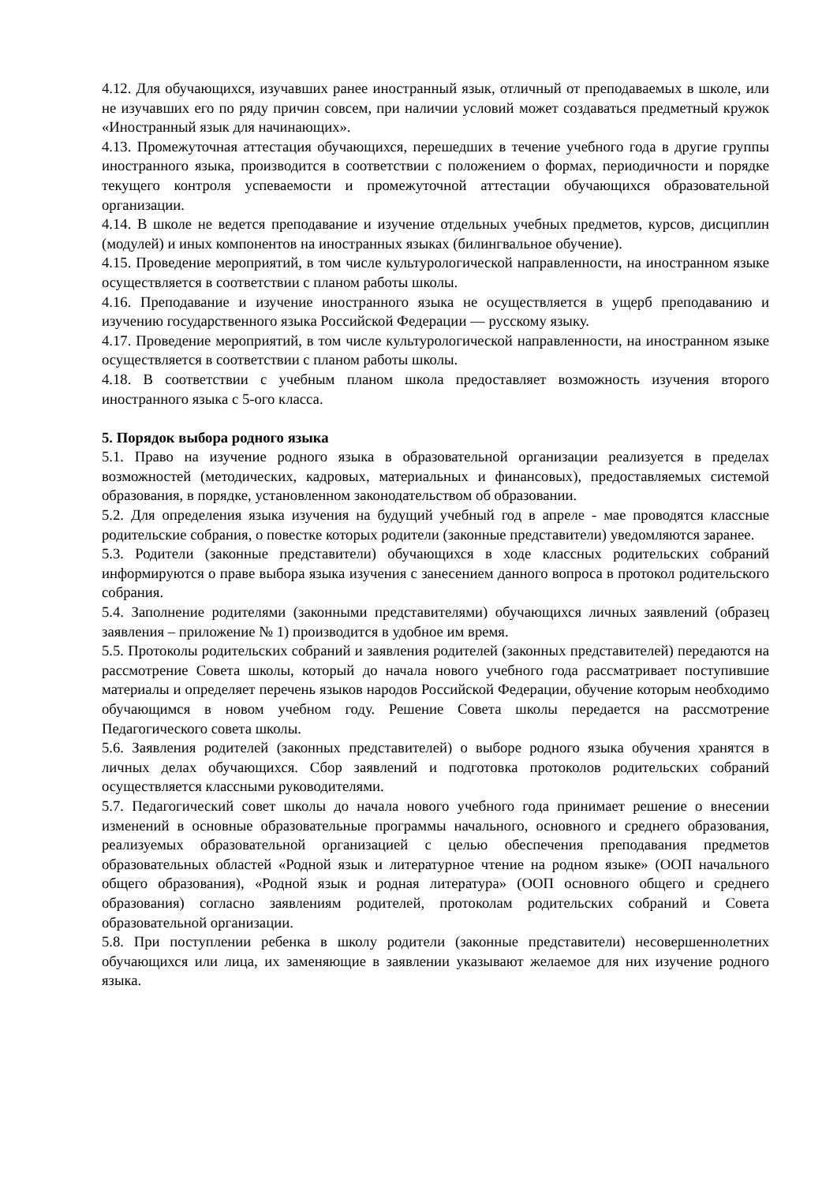4.12. Для обучающихся, изучавших ранее иностранный язык, отличный от преподаваемых в школе, или не изучавших его по ряду причин совсем, при наличии условий может создаваться предметный кружок «Иностранный язык для начинающих».
4.13. Промежуточная аттестация обучающихся, перешедших в течение учебного года в другие группы иностранного языка, производится в соответствии с положением о формах, периодичности и порядке текущего контроля успеваемости и промежуточной аттестации обучающихся образовательной организации.
4.14. В школе не ведется преподавание и изучение отдельных учебных предметов, курсов, дисциплин (модулей) и иных компонентов на иностранных языках (билингвальное обучение).
4.15. Проведение мероприятий, в том числе культурологической направленности, на иностранном языке осуществляется в соответствии с планом работы школы.
4.16. Преподавание и изучение иностранного языка не осуществляется в ущерб преподаванию и изучению государственного языка Российской Федерации — русскому языку.
4.17. Проведение мероприятий, в том числе культурологической направленности, на иностранном языке осуществляется в соответствии с планом работы школы.
4.18. В соответствии с учебным планом школа предоставляет возможность изучения второго иностранного языка с 5-ого класса.
5. Порядок выбора родного языка
5.1. Право на изучение родного языка в образовательной организации реализуется в пределах возможностей (методических, кадровых, материальных и финансовых), предоставляемых системой образования, в порядке, установленном законодательством об образовании.
5.2. Для определения языка изучения на будущий учебный год в апреле - мае проводятся классные родительские собрания, о повестке которых родители (законные представители) уведомляются заранее.
5.3. Родители (законные представители) обучающихся в ходе классных родительских собраний информируются о праве выбора языка изучения с занесением данного вопроса в протокол родительского собрания.
5.4. Заполнение родителями (законными представителями) обучающихся личных заявлений (образец заявления – приложение № 1) производится в удобное им время.
5.5. Протоколы родительских собраний и заявления родителей (законных представителей) передаются на рассмотрение Совета школы, который до начала нового учебного года рассматривает поступившие материалы и определяет перечень языков народов Российской Федерации, обучение которым необходимо обучающимся в новом учебном году. Решение Совета школы передается на рассмотрение Педагогического совета школы.
5.6. Заявления родителей (законных представителей) о выборе родного языка обучения хранятся в личных делах обучающихся. Сбор заявлений и подготовка протоколов родительских собраний осуществляется классными руководителями.
5.7. Педагогический совет школы до начала нового учебного года принимает решение о внесении изменений в основные образовательные программы начального, основного и среднего образования, реализуемых образовательной организацией с целью обеспечения преподавания предметов образовательных областей «Родной язык и литературное чтение на родном языке» (ООП начального общего образования), «Родной язык и родная литература» (ООП основного общего и среднего образования) согласно заявлениям родителей, протоколам родительских собраний и Совета образовательной организации.
5.8. При поступлении ребенка в школу родители (законные представители) несовершеннолетних обучающихся или лица, их заменяющие в заявлении указывают желаемое для них изучение родного языка.